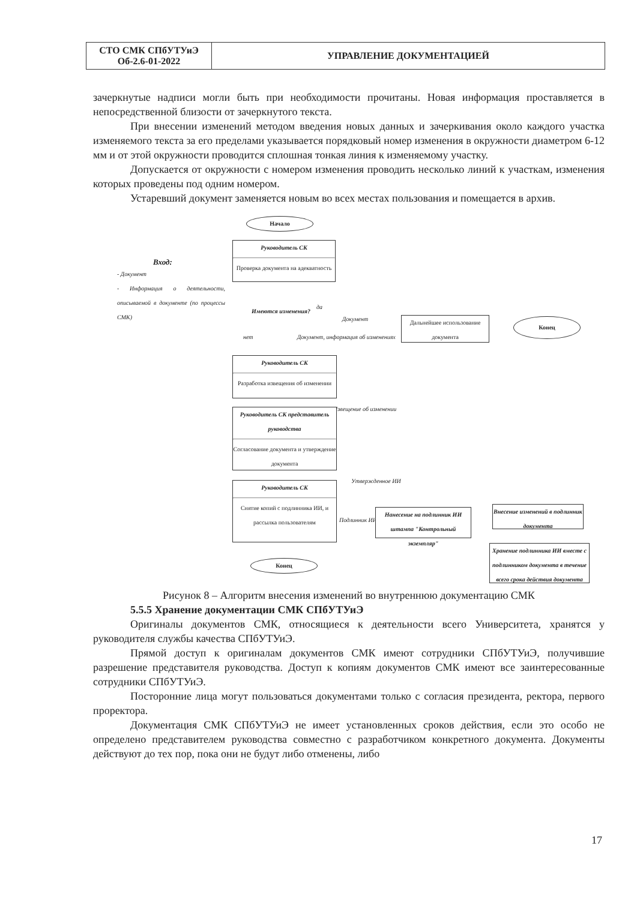| СТО СМК СПбУТУиЭ Об-2.6-01-2022 | УПРАВЛЕНИЕ ДОКУМЕНТАЦИЕЙ |
зачеркнутые надписи могли быть при необходимости прочитаны. Новая информация проставляется в непосредственной близости от зачеркнутого текста.
При внесении изменений методом введения новых данных и зачеркивания около каждого участка изменяемого текста за его пределами указывается порядковый номер изменения в окружности диаметром 6-12 мм и от этой окружности проводится сплошная тонкая линия к изменяемому участку.
Допускается от окружности с номером изменения проводить несколько линий к участкам, изменения которых проведены под одним номером.
Устаревший документ заменяется новым во всех местах пользования и помещается в архив.
Начало
Руководитель СК
Проверка документа на адекватность
Вход:
- Документ
- Информация о деятельности, описываемой в документе (по процессы СМК)
Имеются изменения? да
Документ
нет
Документ, информация об изменениях
Дальнейшее использование документа
Конец
Руководитель СК
Разработка извещения об изменении
Извещение об изменении
Руководитель СК представитель руководства
Согласование документа и утверждение документа
Утвержденное ИИ
Руководитель СК
Снятие копий с подлинника ИИ, и рассылка пользователям
Подлинник ИИ
Нанесение на подлинник ИИ штампа "Контрольный экземпляр"
Внесение изменений в подлинник документа
Хранение подлинника ИИ вместе с подлинником документа в течение всего срока действия документа
Конец
Рисунок 8 – Алгоритм внесения изменений во внутреннюю документацию СМК
5.5.5 Хранение документации СМК СПбУТУиЭ
Оригиналы документов СМК, относящиеся к деятельности всего Университета, хранятся у руководителя службы качества СПбУТУиЭ.
Прямой доступ к оригиналам документов СМК имеют сотрудники СПбУТУиЭ, получившие разрешение представителя руководства. Доступ к копиям документов СМК имеют все заинтересованные сотрудники СПбУТУиЭ.
Посторонние лица могут пользоваться документами только с согласия президента, ректора, первого проректора.
Документация СМК СПбУТУиЭ не имеет установленных сроков действия, если это особо не определено представителем руководства совместно с разработчиком конкретного документа. Документы действуют до тех пор, пока они не будут либо отменены, либо
17